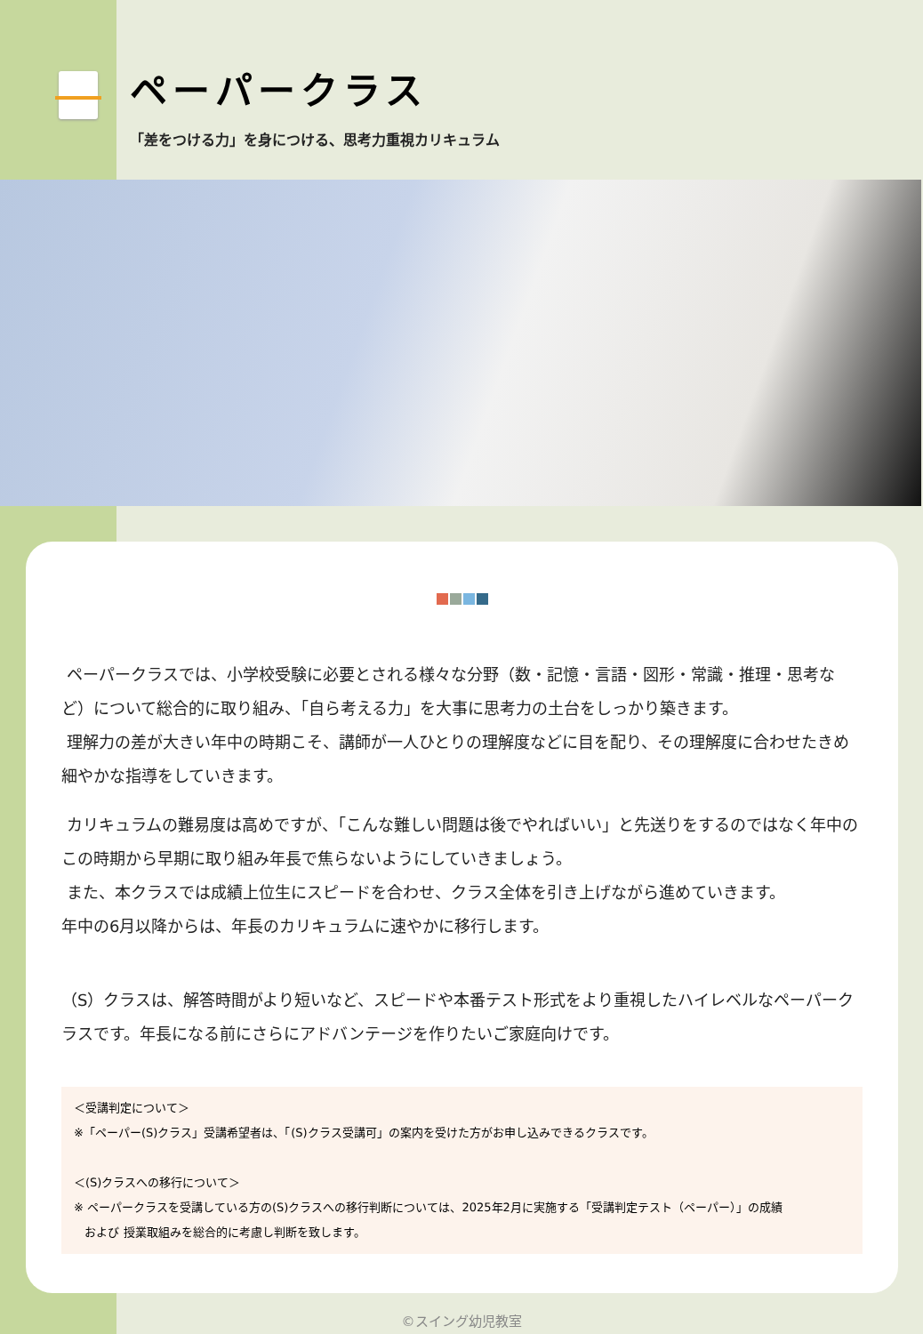ペーパークラス
「差をつける力」を身につける、思考力重視カリキュラム
ペーパークラスでは、小学校受験に必要とされる様々な分野（数・記憶・言語・図形・常識・推理・思考など）について総合的に取り組み、「自ら考える力」を大事に思考力の土台をしっかり築きます。
理解力の差が大きい年中の時期こそ、講師が一人ひとりの理解度などに目を配り、その理解度に合わせたきめ細やかな指導をしていきます。
カリキュラムの難易度は高めですが、「こんな難しい問題は後でやればいい」と先送りをするのではなく年中のこの時期から早期に取り組み年長で焦らないようにしていきましょう。
また、本クラスでは成績上位生にスピードを合わせ、クラス全体を引き上げながら進めていきます。
年中の6月以降からは、年長のカリキュラムに速やかに移行します。
（S）クラスは、解答時間がより短いなど、スピードや本番テスト形式をより重視したハイレベルなペーパークラスです。年長になる前にさらにアドバンテージを作りたいご家庭向けです。
＜受講判定について＞
※「ペーパー(S)クラス」受講希望者は、「(S)クラス受講可」の案内を受けた方がお申し込みできるクラスです。
＜(S)クラスへの移行について＞
※ ペーパークラスを受講している方の(S)クラスへの移行判断については、2025年2月に実施する「受講判定テスト（ペーパー）」の成績
および 授業取組みを総合的に考慮し判断を致します。
©スイング幼児教室